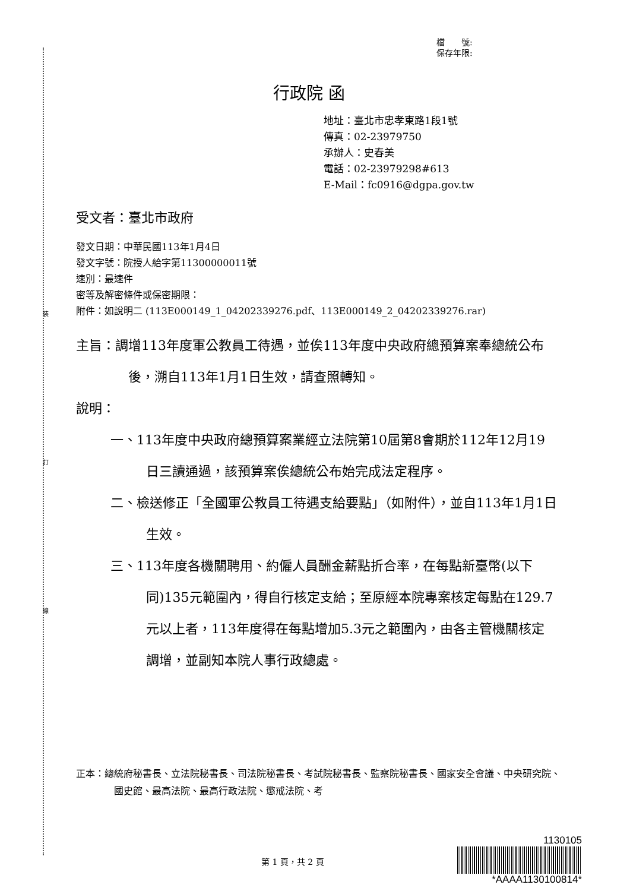裝
訂
線
檔　　號:
保存年限:
行政院 函
地址：臺北市忠孝東路1段1號
傳真：02-23979750
承辦人：史春美
電話：02-23979298#613
E-Mail：fc0916@dgpa.gov.tw
受文者：臺北市政府
發文日期：中華民國113年1月4日
發文字號：院授人給字第11300000011號
速別：最速件
密等及解密條件或保密期限：
附件：如說明二 (113E000149_1_04202339276.pdf、113E000149_2_04202339276.rar)
主旨：調增113年度軍公教員工待遇，並俟113年度中央政府總預算案奉總統公布後，溯自113年1月1日生效，請查照轉知。
說明：
一、113年度中央政府總預算案業經立法院第10屆第8會期於112年12月19日三讀通過，該預算案俟總統公布始完成法定程序。
二、檢送修正「全國軍公教員工待遇支給要點」（如附件），並自113年1月1日生效。
三、113年度各機關聘用、約僱人員酬金薪點折合率，在每點新臺幣(以下同)135元範圍內，得自行核定支給；至原經本院專案核定每點在129.7元以上者，113年度得在每點增加5.3元之範圍內，由各主管機關核定調增，並副知本院人事行政總處。
正本：總統府秘書長、立法院秘書長、司法院秘書長、考試院秘書長、監察院秘書長、國家安全會議、中央研究院、國史館、最高法院、最高行政法院、懲戒法院、考
第 1 頁，共 2 頁
1130105
*AAAA1130100814*